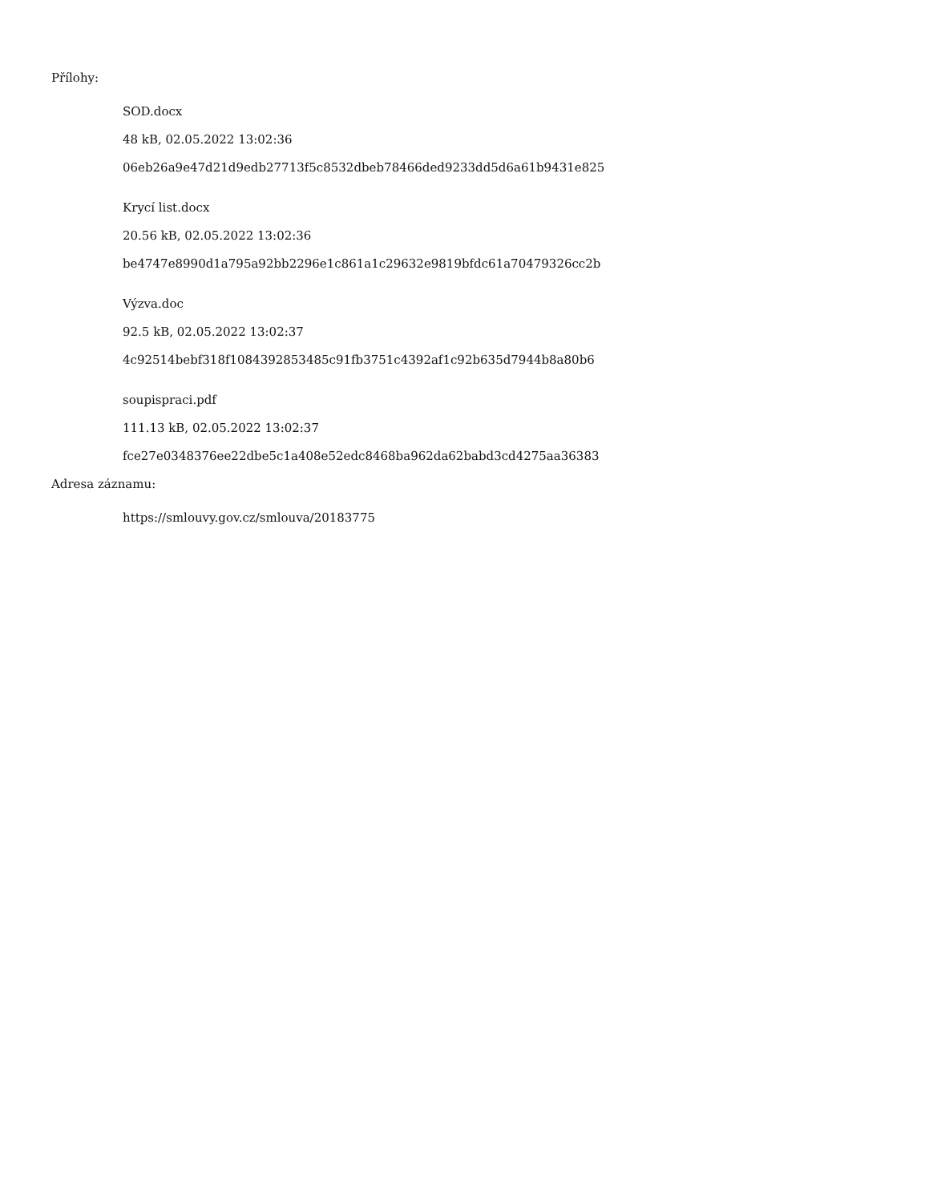Přílohy:
SOD.docx
48 kB, 02.05.2022 13:02:36
06eb26a9e47d21d9edb27713f5c8532dbeb78466ded9233dd5d6a61b9431e825
Krycí list.docx
20.56 kB, 02.05.2022 13:02:36
be4747e8990d1a795a92bb2296e1c861a1c29632e9819bfdc61a70479326cc2b
Výzva.doc
92.5 kB, 02.05.2022 13:02:37
4c92514bebf318f1084392853485c91fb3751c4392af1c92b635d7944b8a80b6
soupispraci.pdf
111.13 kB, 02.05.2022 13:02:37
fce27e0348376ee22dbe5c1a408e52edc8468ba962da62babd3cd4275aa36383
Adresa záznamu:
https://smlouvy.gov.cz/smlouva/20183775